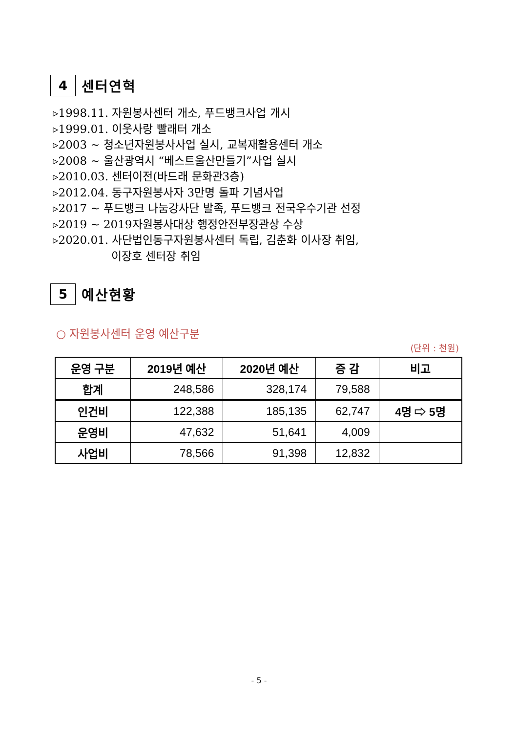4
센터연혁
▹1998.11. 자원봉사센터 개소, 푸드뱅크사업 개시
▹1999.01. 이웃사랑 빨래터 개소
▹2003 ~ 청소년자원봉사사업 실시, 교복재활용센터 개소
▹2008 ~ 울산광역시 “베스트울산만들기”사업 실시
▹2010.03. 센터이전(바드래 문화관3층)
▹2012.04. 동구자원봉사자 3만명 돌파 기념사업
▹2017 ~ 푸드뱅크 나눔강사단 발족, 푸드뱅크 전국우수기관 선정
▹2019 ~ 2019자원봉사대상 행정안전부장관상 수상
▹2020.01. 사단법인동구자원봉사센터 독립, 김춘화 이사장 취임,
이장호 센터장 취임
5
예산현황
○ 자원봉사센터 운영 예산구분
(단위 : 천원)
| 운영 구분 | 2019년 예산 | 2020년 예산 | 증 감 | 비고 |
| --- | --- | --- | --- | --- |
| 합계 | 248,586 | 328,174 | 79,588 | |
| 인건비 | 122,388 | 185,135 | 62,747 | 4명 ⇨ 5명 |
| 운영비 | 47,632 | 51,641 | 4,009 | |
| 사업비 | 78,566 | 91,398 | 12,832 | |
- 5 -